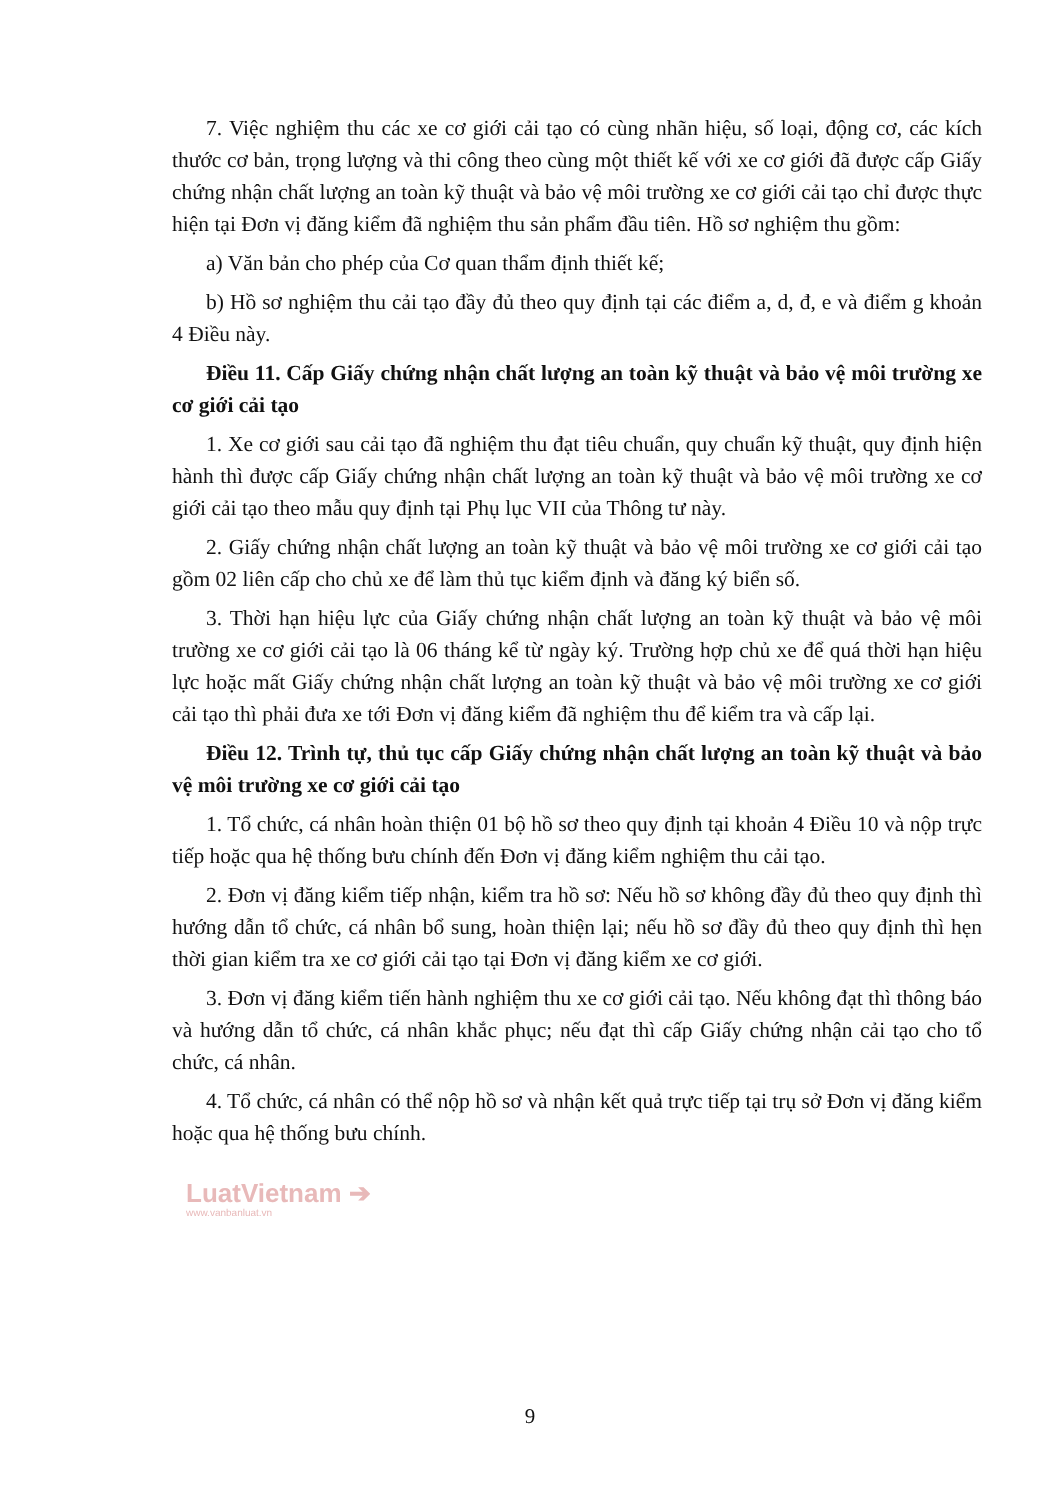7. Việc nghiệm thu các xe cơ giới cải tạo có cùng nhãn hiệu, số loại, động cơ, các kích thước cơ bản, trọng lượng và thi công theo cùng một thiết kế với xe cơ giới đã được cấp Giấy chứng nhận chất lượng an toàn kỹ thuật và bảo vệ môi trường xe cơ giới cải tạo chỉ được thực hiện tại Đơn vị đăng kiểm đã nghiệm thu sản phẩm đầu tiên. Hồ sơ nghiệm thu gồm:
a) Văn bản cho phép của Cơ quan thẩm định thiết kế;
b) Hồ sơ nghiệm thu cải tạo đầy đủ theo quy định tại các điểm a, d, đ, e và điểm g khoản 4 Điều này.
Điều 11. Cấp Giấy chứng nhận chất lượng an toàn kỹ thuật và bảo vệ môi trường xe cơ giới cải tạo
1. Xe cơ giới sau cải tạo đã nghiệm thu đạt tiêu chuẩn, quy chuẩn kỹ thuật, quy định hiện hành thì được cấp Giấy chứng nhận chất lượng an toàn kỹ thuật và bảo vệ môi trường xe cơ giới cải tạo theo mẫu quy định tại Phụ lục VII của Thông tư này.
2. Giấy chứng nhận chất lượng an toàn kỹ thuật và bảo vệ môi trường xe cơ giới cải tạo gồm 02 liên cấp cho chủ xe để làm thủ tục kiểm định và đăng ký biển số.
3. Thời hạn hiệu lực của Giấy chứng nhận chất lượng an toàn kỹ thuật và bảo vệ môi trường xe cơ giới cải tạo là 06 tháng kể từ ngày ký. Trường hợp chủ xe để quá thời hạn hiệu lực hoặc mất Giấy chứng nhận chất lượng an toàn kỹ thuật và bảo vệ môi trường xe cơ giới cải tạo thì phải đưa xe tới Đơn vị đăng kiểm đã nghiệm thu để kiểm tra và cấp lại.
Điều 12. Trình tự, thủ tục cấp Giấy chứng nhận chất lượng an toàn kỹ thuật và bảo vệ môi trường xe cơ giới cải tạo
1. Tổ chức, cá nhân hoàn thiện 01 bộ hồ sơ theo quy định tại khoản 4 Điều 10 và nộp trực tiếp hoặc qua hệ thống bưu chính đến Đơn vị đăng kiểm nghiệm thu cải tạo.
2. Đơn vị đăng kiểm tiếp nhận, kiểm tra hồ sơ: Nếu hồ sơ không đầy đủ theo quy định thì hướng dẫn tổ chức, cá nhân bổ sung, hoàn thiện lại; nếu hồ sơ đầy đủ theo quy định thì hẹn thời gian kiểm tra xe cơ giới cải tạo tại Đơn vị đăng kiểm xe cơ giới.
3. Đơn vị đăng kiểm tiến hành nghiệm thu xe cơ giới cải tạo. Nếu không đạt thì thông báo và hướng dẫn tổ chức, cá nhân khắc phục; nếu đạt thì cấp Giấy chứng nhận cải tạo cho tổ chức, cá nhân.
4. Tổ chức, cá nhân có thể nộp hồ sơ và nhận kết quả trực tiếp tại trụ sở Đơn vị đăng kiểm hoặc qua hệ thống bưu chính.
LuatVietnam ➔
www.vanbanluat.vn
9